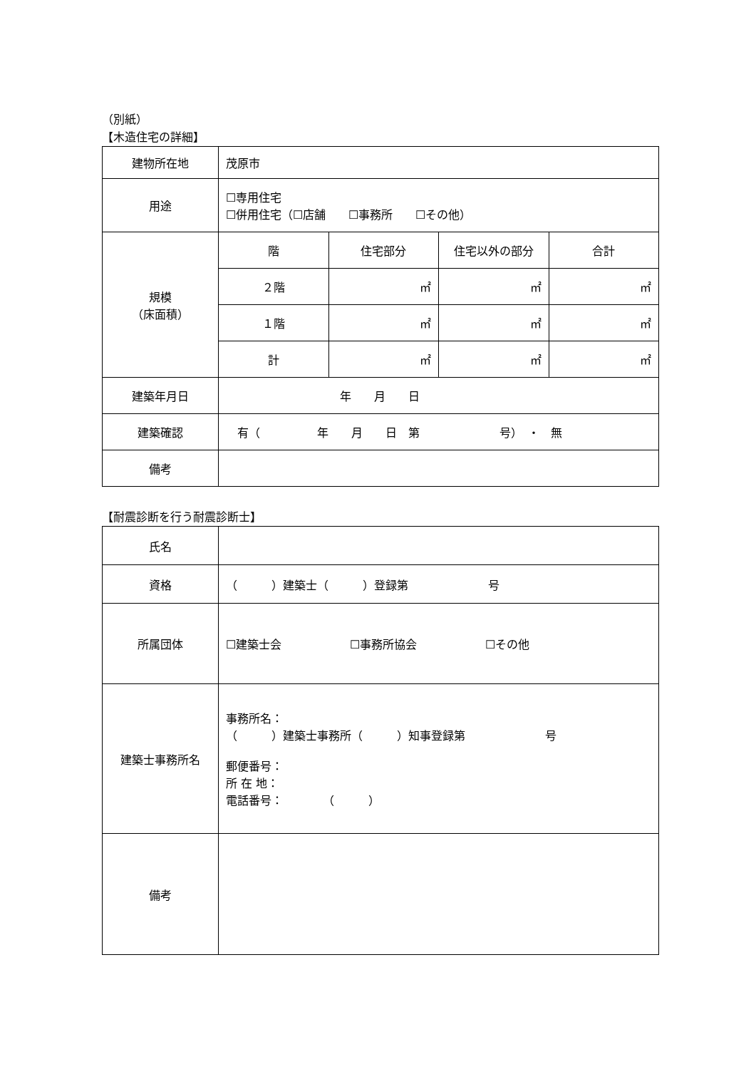（別紙）
【木造住宅の詳細】
| 建物所在地 | 茂原市 | | | |
| 用途 | ☐専用住宅 ☐併用住宅（☐店舗 ☐事務所 ☐その他） | | | |
| 規模 （床面積） | 階 | 住宅部分 | 住宅以外の部分 | 合計 |
| | ２階 | ㎡ | ㎡ | ㎡ |
| | １階 | ㎡ | ㎡ | ㎡ |
| | 計 | ㎡ | ㎡ | ㎡ |
| 建築年月日 | 年 月 日 | | | |
| 建築確認 | 有（ 年 月 日 第 号） ・ 無 | | | |
| 備考 | | | | |
【耐震診断を行う耐震診断士】
| 氏名 | |
| 資格 | （ ）建築士（ ）登録第 号 |
| 所属団体 | ☐建築士会 ☐事務所協会 ☐その他 |
| 建築士事務所名 | 事務所名： （ ）建築士事務所（ ）知事登録第 号 郵便番号： 所 在 地： 電話番号： （ ） |
| 備考 | |